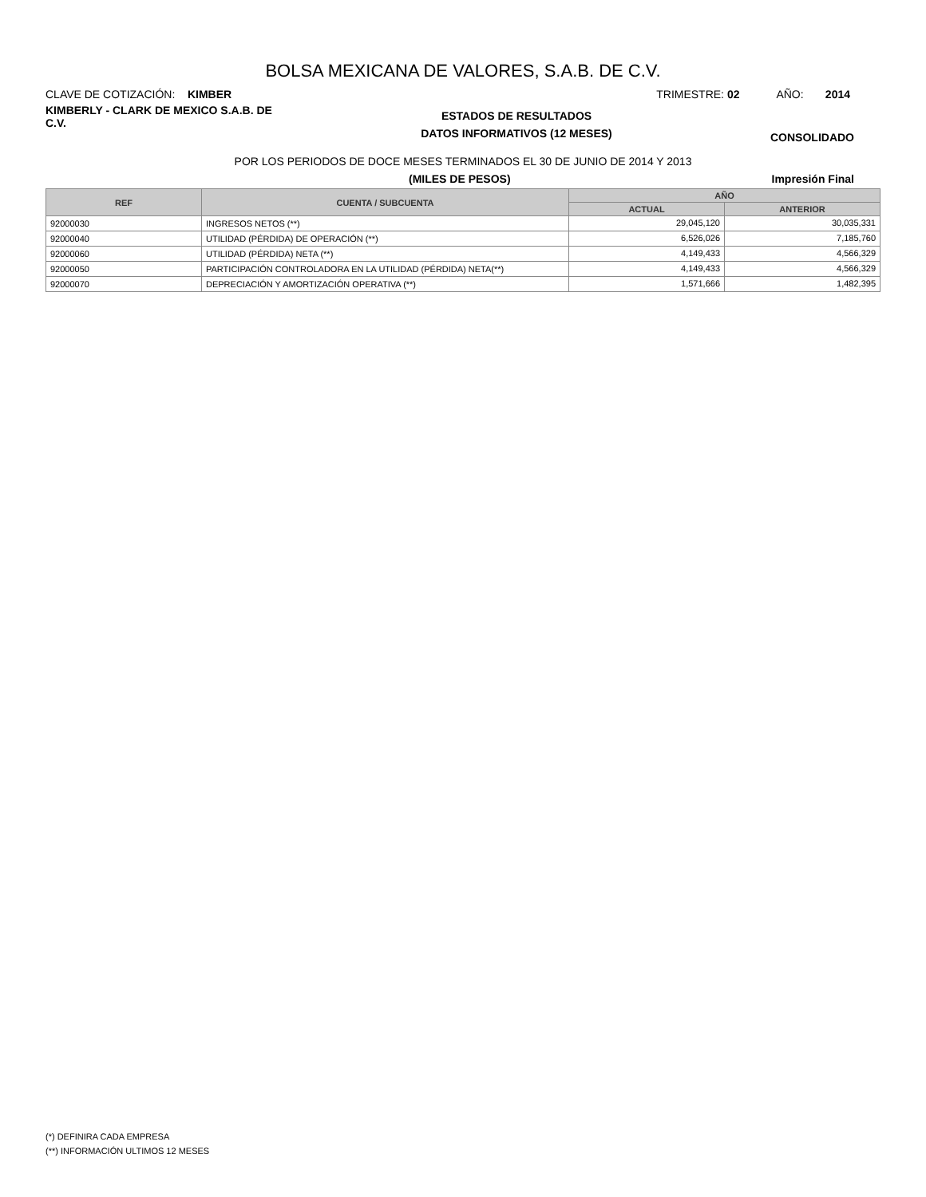BOLSA MEXICANA DE VALORES, S.A.B. DE C.V.
CLAVE DE COTIZACIÓN: KIMBER TRIMESTRE: 02 AÑO: 2014
KIMBERLY - CLARK DE MEXICO S.A.B. DE C.V.
ESTADOS DE RESULTADOS
DATOS INFORMATIVOS (12 MESES)
CONSOLIDADO
POR LOS PERIODOS DE DOCE MESES TERMINADOS EL 30 DE JUNIO DE 2014 Y 2013
(MILES DE PESOS) Impresión Final
| REF | CUENTA / SUBCUENTA | AÑO | |
| --- | --- | --- | --- |
| | | ACTUAL | ANTERIOR |
| 92000030 | INGRESOS NETOS (**) | 29,045,120 | 30,035,331 |
| 92000040 | UTILIDAD (PÉRDIDA) DE OPERACIÓN (**) | 6,526,026 | 7,185,760 |
| 92000060 | UTILIDAD (PÉRDIDA) NETA (**) | 4,149,433 | 4,566,329 |
| 92000050 | PARTICIPACIÓN CONTROLADORA EN LA UTILIDAD (PÉRDIDA) NETA(**) | 4,149,433 | 4,566,329 |
| 92000070 | DEPRECIACIÓN Y AMORTIZACIÓN OPERATIVA (**) | 1,571,666 | 1,482,395 |
(*) DEFINIRA CADA EMPRESA
(**) INFORMACIÓN ULTIMOS 12 MESES